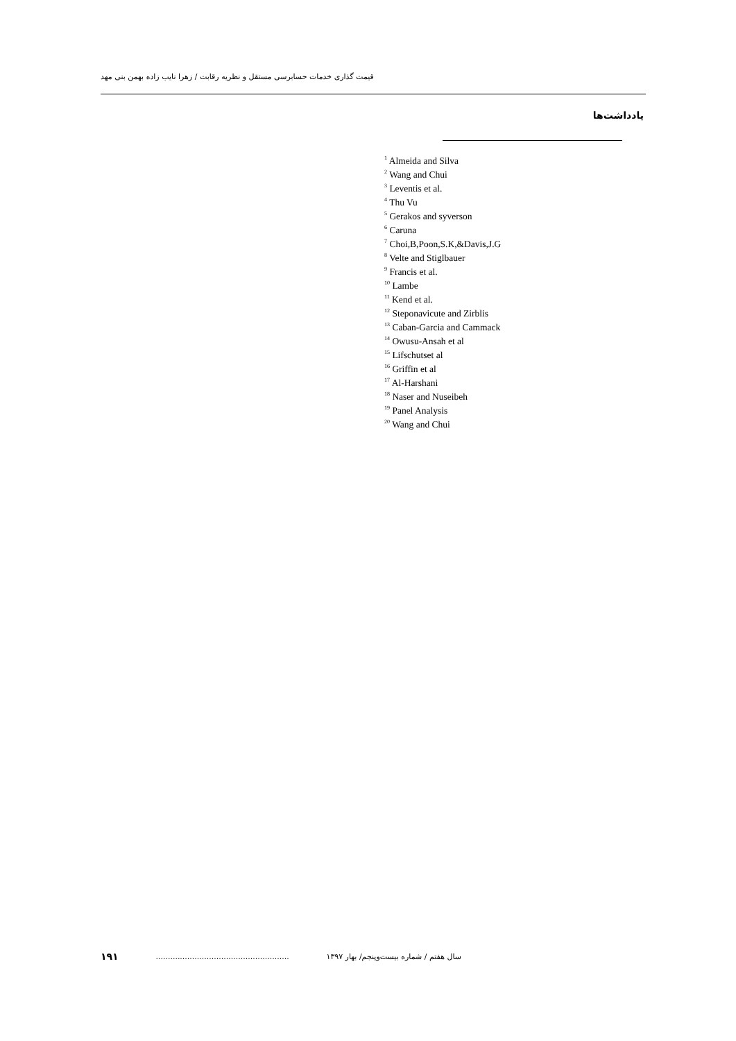قیمت گذاری خدمات حسابرسی مستقل و نظریه رقابت / زهرا نایب زاده بهمن بنی مهد
یادداشت‌ها
<sup>1</sup> Almeida and Silva
<sup>2</sup> Wang and Chui
<sup>3</sup> Leventis et al.
<sup>4</sup> Thu Vu
<sup>5</sup> Gerakos and syverson
<sup>6</sup> Caruna
<sup>7</sup> Choi,B,Poon,S.K,&Davis,J.G
<sup>8</sup> Velte and Stiglbauer
<sup>9</sup> Francis et al.
<sup>10</sup> Lambe
<sup>11</sup> Kend et al.
<sup>12</sup> Steponavicute and Zirblis
<sup>13</sup> Caban-Garcia and Cammack
<sup>14</sup> Owusu-Ansah et al
<sup>15</sup> Lifschutset al
<sup>16</sup> Griffin et al
<sup>17</sup> Al-Harshani
<sup>18</sup> Naser and Nuseibeh
<sup>19</sup> Panel Analysis
<sup>20</sup> Wang and Chui
۱۹۱ ....................................................... سال هفتم / شماره بیست‌وپنجم/ بهار ۱۳۹۷